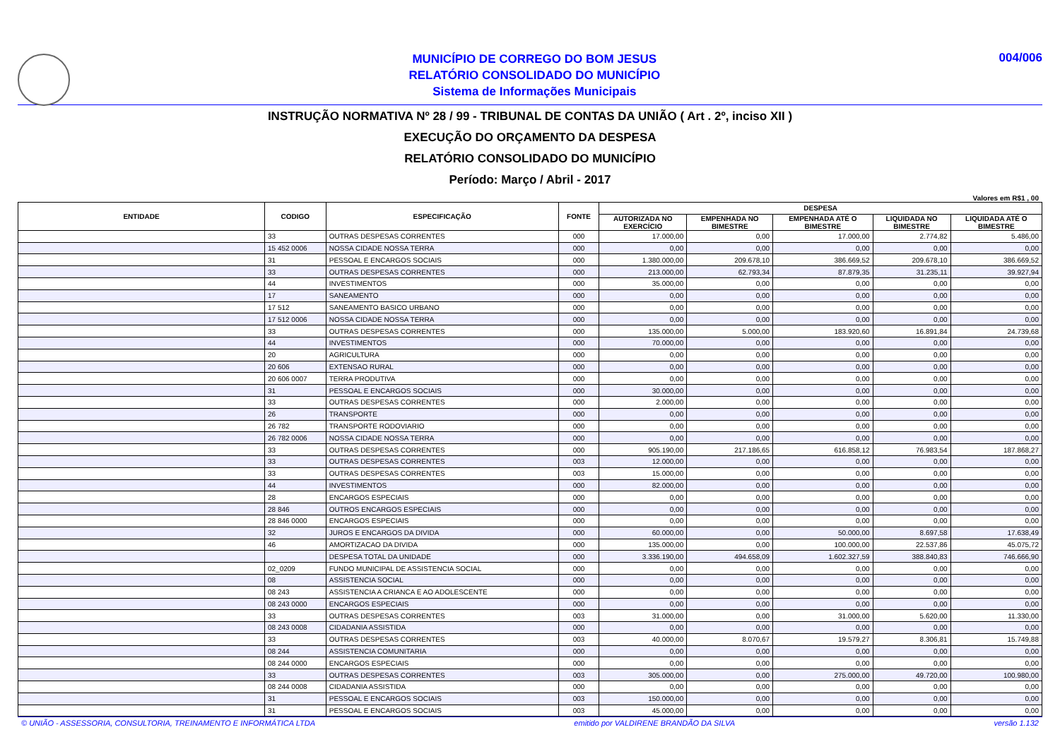MUNICÍPIO DE CORREGO DO BOM JESUS
RELATÓRIO CONSOLIDADO DO MUNICÍPIO
Sistema de Informações Municipais
004/006
INSTRUÇÃO NORMATIVA Nº 28 / 99 - TRIBUNAL DE CONTAS DA UNIÃO ( Art . 2º, inciso XII )
EXECUÇÃO DO ORÇAMENTO DA DESPESA
RELATÓRIO CONSOLIDADO DO MUNICÍPIO
Período: Março / Abril - 2017
Valores em R$1 , 00
| ENTIDADE | CODIGO | ESPECIFICAÇÃO | FONTE | DESPESA | | | | |
| --- | --- | --- | --- | --- | --- | --- | --- | --- |
| | | | | AUTORIZADA NO EXERCÍCIO | EMPENHADA NO BIMESTRE | EMPENHADA ATÉ O BIMESTRE | LIQUIDADA NO BIMESTRE | LIQUIDADA ATÉ O BIMESTRE |
| | 33 | OUTRAS DESPESAS CORRENTES | 000 | 17.000,00 | 0,00 | 17.000,00 | 2.774,82 | 5.486,00 |
| | 15 452 0006 | NOSSA CIDADE NOSSA TERRA | 000 | 0,00 | 0,00 | 0,00 | 0,00 | 0,00 |
| | 31 | PESSOAL E ENCARGOS SOCIAIS | 000 | 1.380.000,00 | 209.678,10 | 386.669,52 | 209.678,10 | 386.669,52 |
| | 33 | OUTRAS DESPESAS CORRENTES | 000 | 213.000,00 | 62.793,34 | 87.879,35 | 31.235,11 | 39.927,94 |
| | 44 | INVESTIMENTOS | 000 | 35.000,00 | 0,00 | 0,00 | 0,00 | 0,00 |
| | 17 | SANEAMENTO | 000 | 0,00 | 0,00 | 0,00 | 0,00 | 0,00 |
| | 17 512 | SANEAMENTO BASICO URBANO | 000 | 0,00 | 0,00 | 0,00 | 0,00 | 0,00 |
| | 17 512 0006 | NOSSA CIDADE NOSSA TERRA | 000 | 0,00 | 0,00 | 0,00 | 0,00 | 0,00 |
| | 33 | OUTRAS DESPESAS CORRENTES | 000 | 135.000,00 | 5.000,00 | 183.920,60 | 16.891,84 | 24.739,68 |
| | 44 | INVESTIMENTOS | 000 | 70.000,00 | 0,00 | 0,00 | 0,00 | 0,00 |
| | 20 | AGRICULTURA | 000 | 0,00 | 0,00 | 0,00 | 0,00 | 0,00 |
| | 20 606 | EXTENSAO RURAL | 000 | 0,00 | 0,00 | 0,00 | 0,00 | 0,00 |
| | 20 606 0007 | TERRA PRODUTIVA | 000 | 0,00 | 0,00 | 0,00 | 0,00 | 0,00 |
| | 31 | PESSOAL E ENCARGOS SOCIAIS | 000 | 30.000,00 | 0,00 | 0,00 | 0,00 | 0,00 |
| | 33 | OUTRAS DESPESAS CORRENTES | 000 | 2.000,00 | 0,00 | 0,00 | 0,00 | 0,00 |
| | 26 | TRANSPORTE | 000 | 0,00 | 0,00 | 0,00 | 0,00 | 0,00 |
| | 26 782 | TRANSPORTE RODOVIARIO | 000 | 0,00 | 0,00 | 0,00 | 0,00 | 0,00 |
| | 26 782 0006 | NOSSA CIDADE NOSSA TERRA | 000 | 0,00 | 0,00 | 0,00 | 0,00 | 0,00 |
| | 33 | OUTRAS DESPESAS CORRENTES | 000 | 905.190,00 | 217.186,65 | 616.858,12 | 76.983,54 | 187.868,27 |
| | 33 | OUTRAS DESPESAS CORRENTES | 003 | 12.000,00 | 0,00 | 0,00 | 0,00 | 0,00 |
| | 33 | OUTRAS DESPESAS CORRENTES | 003 | 15.000,00 | 0,00 | 0,00 | 0,00 | 0,00 |
| | 44 | INVESTIMENTOS | 000 | 82.000,00 | 0,00 | 0,00 | 0,00 | 0,00 |
| | 28 | ENCARGOS ESPECIAIS | 000 | 0,00 | 0,00 | 0,00 | 0,00 | 0,00 |
| | 28 846 | OUTROS ENCARGOS ESPECIAIS | 000 | 0,00 | 0,00 | 0,00 | 0,00 | 0,00 |
| | 28 846 0000 | ENCARGOS ESPECIAIS | 000 | 0,00 | 0,00 | 0,00 | 0,00 | 0,00 |
| | 32 | JUROS E ENCARGOS DA DIVIDA | 000 | 60.000,00 | 0,00 | 50.000,00 | 8.697,58 | 17.638,49 |
| | 46 | AMORTIZACAO DA DIVIDA | 000 | 135.000,00 | 0,00 | 100.000,00 | 22.537,86 | 45.075,72 |
| | | DESPESA TOTAL DA UNIDADE | 000 | 3.336.190,00 | 494.658,09 | 1.602.327,59 | 388.840,83 | 746.666,90 |
| | 02_0209 | FUNDO MUNICIPAL DE ASSISTENCIA SOCIAL | 000 | 0,00 | 0,00 | 0,00 | 0,00 | 0,00 |
| | 08 | ASSISTENCIA SOCIAL | 000 | 0,00 | 0,00 | 0,00 | 0,00 | 0,00 |
| | 08 243 | ASSISTENCIA A CRIANCA E AO ADOLESCENTE | 000 | 0,00 | 0,00 | 0,00 | 0,00 | 0,00 |
| | 08 243 0000 | ENCARGOS ESPECIAIS | 000 | 0,00 | 0,00 | 0,00 | 0,00 | 0,00 |
| | 33 | OUTRAS DESPESAS CORRENTES | 003 | 31.000,00 | 0,00 | 31.000,00 | 5.620,00 | 11.330,00 |
| | 08 243 0008 | CIDADANIA ASSISTIDA | 000 | 0,00 | 0,00 | 0,00 | 0,00 | 0,00 |
| | 33 | OUTRAS DESPESAS CORRENTES | 003 | 40.000,00 | 8.070,67 | 19.579,27 | 8.306,81 | 15.749,88 |
| | 08 244 | ASSISTENCIA COMUNITARIA | 000 | 0,00 | 0,00 | 0,00 | 0,00 | 0,00 |
| | 08 244 0000 | ENCARGOS ESPECIAIS | 000 | 0,00 | 0,00 | 0,00 | 0,00 | 0,00 |
| | 33 | OUTRAS DESPESAS CORRENTES | 003 | 305.000,00 | 0,00 | 275.000,00 | 49.720,00 | 100.980,00 |
| | 08 244 0008 | CIDADANIA ASSISTIDA | 000 | 0,00 | 0,00 | 0,00 | 0,00 | 0,00 |
| | 31 | PESSOAL E ENCARGOS SOCIAIS | 003 | 150.000,00 | 0,00 | 0,00 | 0,00 | 0,00 |
| | 31 | PESSOAL E ENCARGOS SOCIAIS | 003 | 45.000,00 | 0,00 | 0,00 | 0,00 | 0,00 |
© UNIÃO - ASSESSORIA, CONSULTORIA, TREINAMENTO E INFORMÁTICA LTDA emitido por VALDIRENE BRANDÃO DA SILVA versão 1.132